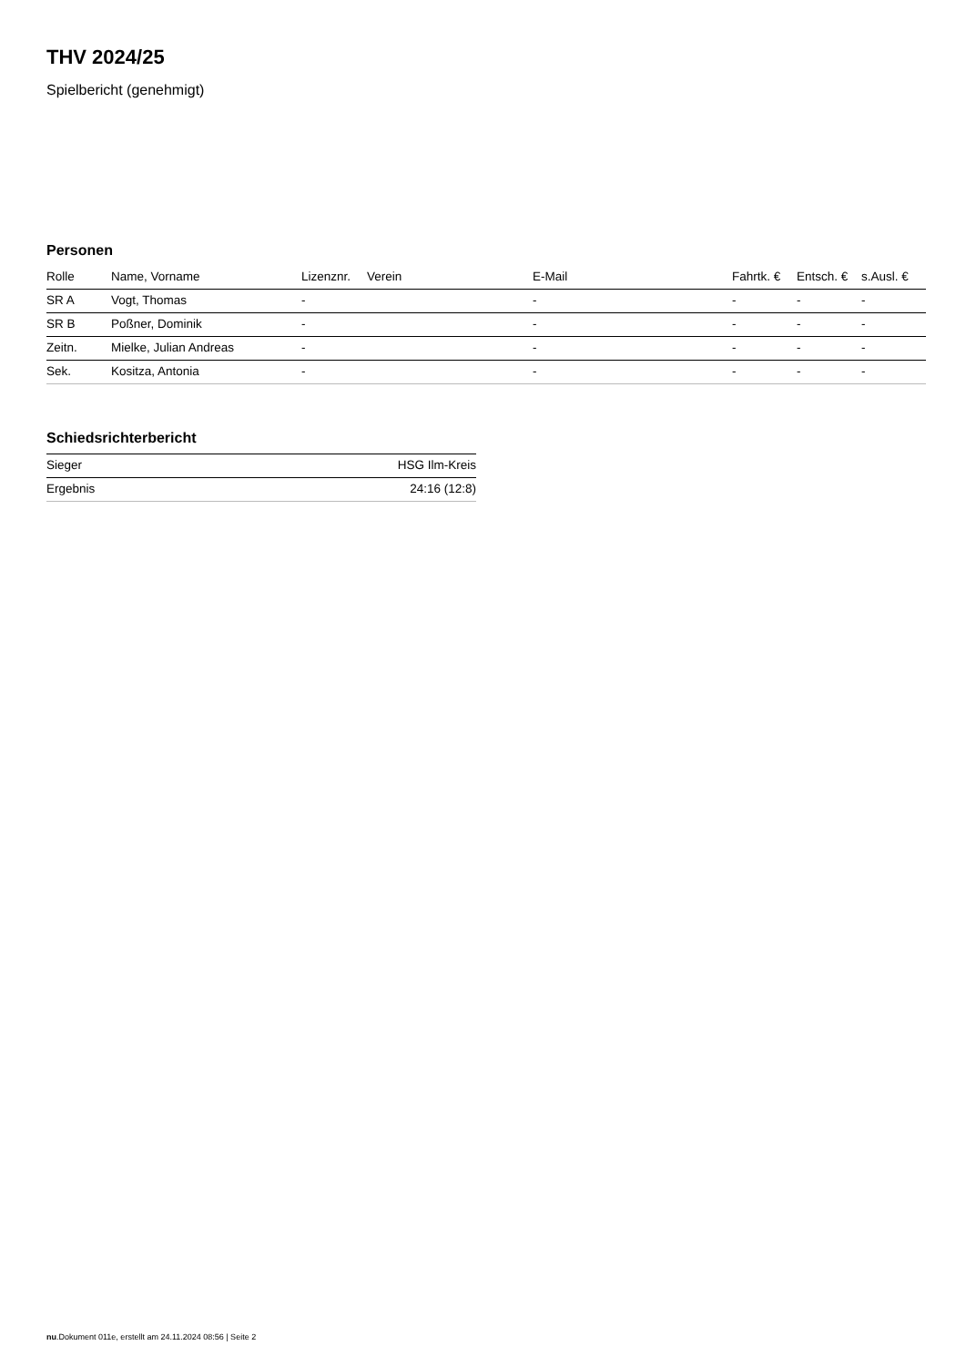THV 2024/25
Spielbericht (genehmigt)
Personen
| Rolle | Name, Vorname | Lizenznr. | Verein | E-Mail | Fahrtk. € | Entsch. € | s.Ausl. € |
| --- | --- | --- | --- | --- | --- | --- | --- |
| SR A | Vogt, Thomas | - | | - | - | - | - |
| SR B | Poßner, Dominik | - | | - | - | - | - |
| Zeitn. | Mielke, Julian Andreas | - | | - | - | - | - |
| Sek. | Kositza, Antonia | - | | - | - | - | - |
Schiedsrichterbericht
| Sieger | HSG Ilm-Kreis |
| Ergebnis | 24:16 (12:8) |
nu.Dokument 011e, erstellt am 24.11.2024 08:56 | Seite 2